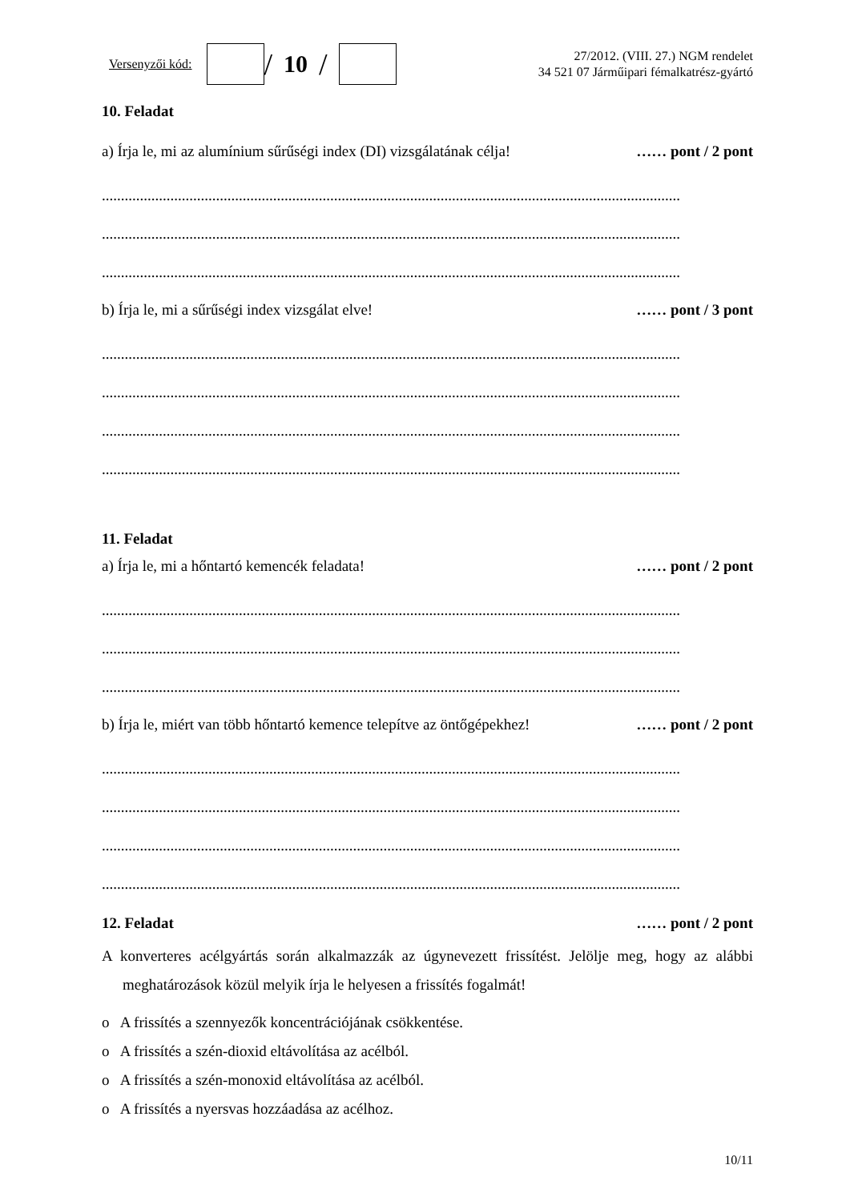Versenyzői kód:
/ 10 /
27/2012. (VIII. 27.) NGM rendelet
34 521 07 Járműipari fémalkatrész-gyártó
10. Feladat
a) Írja le, mi az alumínium sűrűségi index (DI) vizsgálatának célja! …… pont / 2 pont
........................................................................................................................................................
........................................................................................................................................................
........................................................................................................................................................
b) Írja le, mi a sűrűségi index vizsgálat elve! …… pont / 3 pont
........................................................................................................................................................
........................................................................................................................................................
........................................................................................................................................................
........................................................................................................................................................
11. Feladat
a) Írja le, mi a hőntartó kemencék feladata! …… pont / 2 pont
........................................................................................................................................................
........................................................................................................................................................
........................................................................................................................................................
b) Írja le, miért van több hőntartó kemence telepítve az öntőgépekhez! …… pont / 2 pont
........................................................................................................................................................
........................................................................................................................................................
........................................................................................................................................................
........................................................................................................................................................
12. Feladat …… pont / 2 pont
A konverteres acélgyártás során alkalmazzák az úgynevezett frissítést. Jelölje meg, hogy az alábbi meghatározások közül melyik írja le helyesen a frissítés fogalmát!
o A frissítés a szennyezők koncentrációjának csökkentése.
o A frissítés a szén-dioxid eltávolítása az acélból.
o A frissítés a szén-monoxid eltávolítása az acélból.
o A frissítés a nyersvas hozzáadása az acélhoz.
10/11